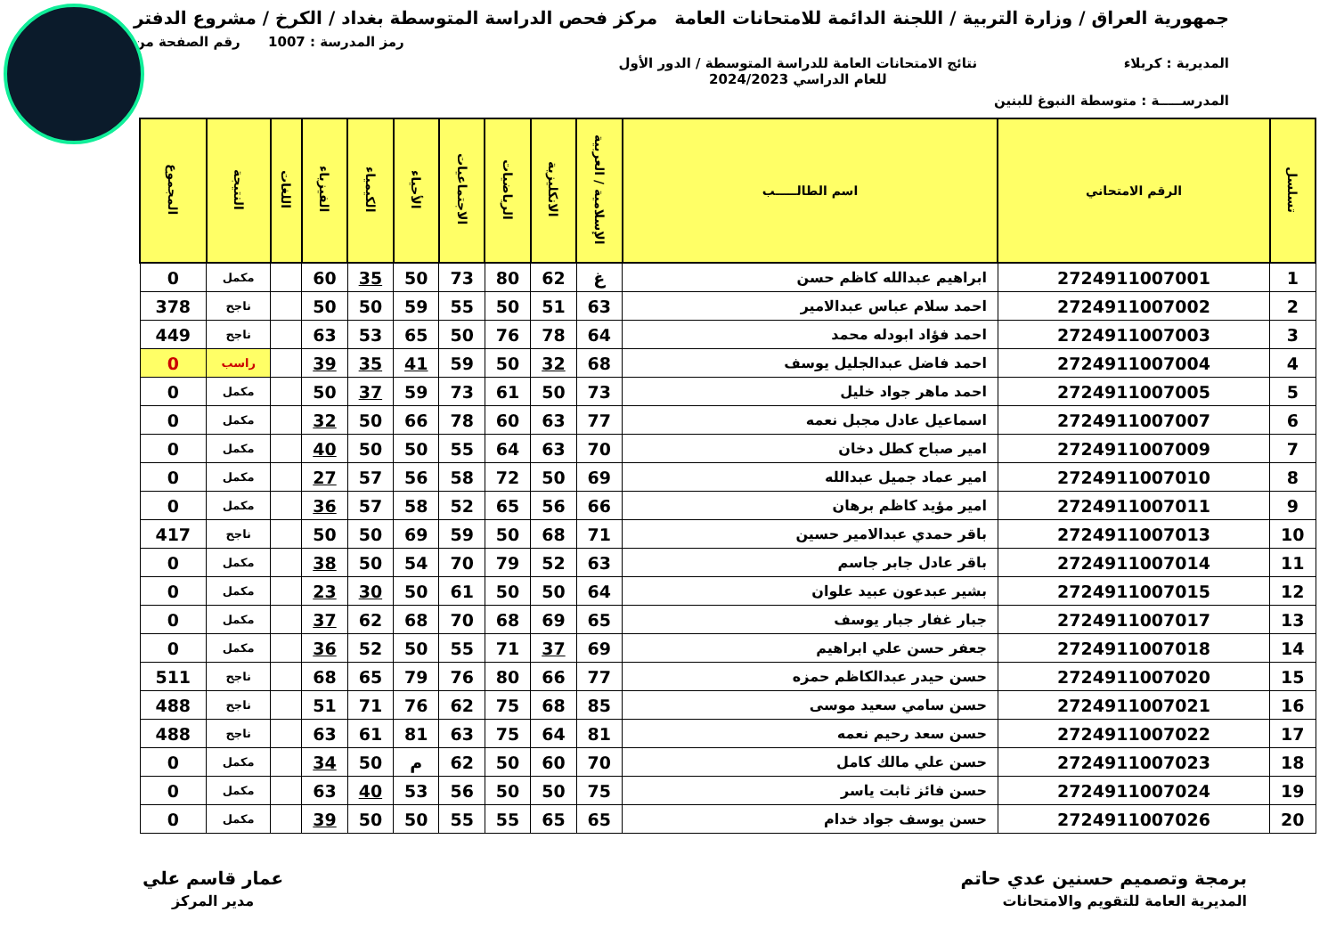جمهورية العراق / وزارة التربية / اللجنة الدائمة للامتحانات العامة
مركز فحص الدراسة المتوسطة بغداد / الكرخ / مشروع الدفتر
رمز المدرسة : 1007 رقم الصفحة من
المديرية : كربلاء نتائج الامتحانات العامة للدراسة المتوسطة / الدور الأول
للعام الدراسي 2024/2023
المدرســـــة : متوسطة النبوغ للبنين
| تسلسل | الرقم الامتحاني | اسم الطالـــــب | الإسلامية / العربية | الانكليزية | الرياضيات | الاجتماعيات | الأحياء | الكيمياء | الفيزياء | اللغات | النتيجة | المجموع |
| --- | --- | --- | --- | --- | --- | --- | --- | --- | --- | --- | --- | --- |
| 1 | 2724911007001 | ابراهيم عبدالله كاظم حسن | غ | 62 | 80 | 73 | 50 | 35 | 60 | | مكمل | 0 |
| 2 | 2724911007002 | احمد سلام عباس عبدالامير | 63 | 51 | 50 | 55 | 59 | 50 | 50 | | ناجح | 378 |
| 3 | 2724911007003 | احمد فؤاد ابودله محمد | 64 | 78 | 76 | 50 | 65 | 53 | 63 | | ناجح | 449 |
| 4 | 2724911007004 | احمد فاضل عبدالجليل يوسف | 68 | 32 | 50 | 59 | 41 | 35 | 39 | | راسب | 0 |
| 5 | 2724911007005 | احمد ماهر جواد خليل | 73 | 50 | 61 | 73 | 59 | 37 | 50 | | مكمل | 0 |
| 6 | 2724911007007 | اسماعيل عادل مجبل نعمه | 77 | 63 | 60 | 78 | 66 | 50 | 32 | | مكمل | 0 |
| 7 | 2724911007009 | امير صباح كطل دخان | 70 | 63 | 64 | 55 | 50 | 50 | 40 | | مكمل | 0 |
| 8 | 2724911007010 | امير عماد جميل عبدالله | 69 | 50 | 72 | 58 | 56 | 57 | 27 | | مكمل | 0 |
| 9 | 2724911007011 | امير مؤيد كاظم برهان | 66 | 56 | 65 | 52 | 58 | 57 | 36 | | مكمل | 0 |
| 10 | 2724911007013 | باقر حمدي عبدالامير حسين | 71 | 68 | 50 | 59 | 69 | 50 | 50 | | ناجح | 417 |
| 11 | 2724911007014 | باقر عادل جابر جاسم | 63 | 52 | 79 | 70 | 54 | 50 | 38 | | مكمل | 0 |
| 12 | 2724911007015 | بشير عبدعون عبيد علوان | 64 | 50 | 50 | 61 | 50 | 30 | 23 | | مكمل | 0 |
| 13 | 2724911007017 | جبار غفار جبار يوسف | 65 | 69 | 68 | 70 | 68 | 62 | 37 | | مكمل | 0 |
| 14 | 2724911007018 | جعفر حسن علي ابراهيم | 69 | 37 | 71 | 55 | 50 | 52 | 36 | | مكمل | 0 |
| 15 | 2724911007020 | حسن حيدر عبدالكاظم حمزه | 77 | 66 | 80 | 76 | 79 | 65 | 68 | | ناجح | 511 |
| 16 | 2724911007021 | حسن سامي سعيد موسى | 85 | 68 | 75 | 62 | 76 | 71 | 51 | | ناجح | 488 |
| 17 | 2724911007022 | حسن سعد رحيم نعمه | 81 | 64 | 75 | 63 | 81 | 61 | 63 | | ناجح | 488 |
| 18 | 2724911007023 | حسن علي مالك كامل | 70 | 60 | 50 | 62 | م | 50 | 34 | | مكمل | 0 |
| 19 | 2724911007024 | حسن فائز ثابت ياسر | 75 | 50 | 50 | 56 | 53 | 40 | 63 | | مكمل | 0 |
| 20 | 2724911007026 | حسن يوسف جواد خدام | 65 | 65 | 55 | 55 | 50 | 50 | 39 | | مكمل | 0 |
برمجة وتصميم حسنين عدي حاتم
المديرية العامة للتقويم والامتحانات
عمار قاسم علي
مدير المركز